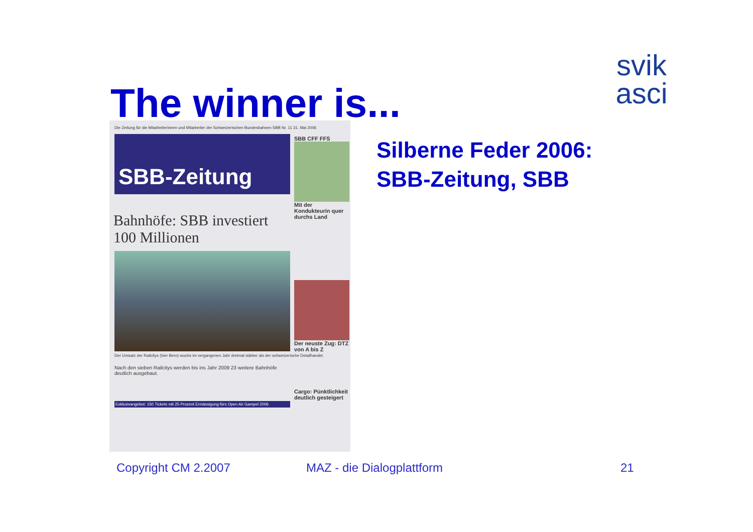svik
asci
The winner is...
Die Zeitung für die Mitarbeiterinnen und Mitarbeiter der Schweizerischen Bundesbahnen SBB Nr. 11 31. Mai 2006
SBB-Zeitung
Bahnhöfe: SBB investiert 100 Millionen
Der Umsatz der Railcitys (hier Bern) wuchs im vergangenen Jahr dreimal stärker als der schweizerische Detailhandel.
Nach den sieben Railcitys werden bis ins Jahr 2009 23 weitere Bahnhöfe deutlich ausgebaut.
Exklusivangebot: 150 Tickets mit 25 Prozent Ermässigung fürs Open Air Gampel 2006
SBB CFF FFS
Mit der Kondukteurin quer durchs Land
Der neuste Zug: DTZ von A bis Z
Cargo: Pünktlichkeit deutlich gesteigert
Silberne Feder 2006:
SBB-Zeitung, SBB
Copyright CM 2.2007 MAZ - die Dialogplattform 21